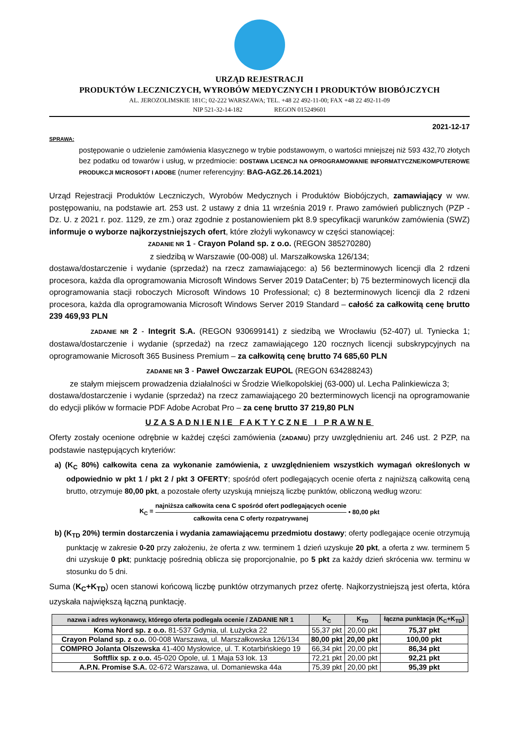URZĄD REJESTRACJI
PRODUKTÓW LECZNICZYCH, WYROBÓW MEDYCZNYCH I PRODUKTÓW BIOBÓJCZYCH
AL. JEROZOLIMSKIE 181C; 02-222 WARSZAWA; TEL. +48 22 492-11-00; FAX +48 22 492-11-09
NIP 521-32-14-182 REGON 015249601
2021-12-17
SPRAWA:
postępowanie o udzielenie zamówienia klasycznego w trybie podstawowym, o wartości mniejszej niż 593 432,70 złotych bez podatku od towarów i usług, w przedmiocie: DOSTAWA LICENCJI NA OPROGRAMOWANIE INFORMATYCZNE/KOMPUTEROWE PRODUKCJI MICROSOFT I ADOBE (numer referencyjny: BAG-AGZ.26.14.2021)
Urząd Rejestracji Produktów Leczniczych, Wyrobów Medycznych i Produktów Biobójczych, zamawiający w ww. postępowaniu, na podstawie art. 253 ust. 2 ustawy z dnia 11 września 2019 r. Prawo zamówień publicznych (PZP - Dz. U. z 2021 r. poz. 1129, ze zm.) oraz zgodnie z postanowieniem pkt 8.9 specyfikacji warunków zamówienia (SWZ) informuje o wyborze najkorzystniejszych ofert, które złożyli wykonawcy w części stanowiącej:
ZADANIE NR 1 - Crayon Poland sp. z o.o. (REGON 385270280)
z siedzibą w Warszawie (00-008) ul. Marszałkowska 126/134;
dostawa/dostarczenie i wydanie (sprzedaż) na rzecz zamawiającego: a) 56 bezterminowych licencji dla 2 rdzeni procesora, każda dla oprogramowania Microsoft Windows Server 2019 DataCenter; b) 75 bezterminowych licencji dla oprogramowania stacji roboczych Microsoft Windows 10 Professional; c) 8 bezterminowych licencji dla 2 rdzeni procesora, każda dla oprogramowania Microsoft Windows Server 2019 Standard – całość za całkowitą cenę brutto 239 469,93 PLN
ZADANIE NR 2 - Integrit S.A. (REGON 930699141) z siedzibą we Wrocławiu (52-407) ul. Tyniecka 1; dostawa/dostarczenie i wydanie (sprzedaż) na rzecz zamawiającego 120 rocznych licencji subskrypcyjnych na oprogramowanie Microsoft 365 Business Premium – za całkowitą cenę brutto 74 685,60 PLN
ZADANIE NR 3 - Paweł Owczarzak EUPOL (REGON 634288243)
ze stałym miejscem prowadzenia działalności w Środzie Wielkopolskiej (63-000) ul. Lecha Palinkiewicza 3;
dostawa/dostarczenie i wydanie (sprzedaż) na rzecz zamawiającego 20 bezterminowych licencji na oprogramowanie do edycji plików w formacie PDF Adobe Acrobat Pro – za cenę brutto 37 219,80 PLN
UZASADNIENIE FAKTYCZNE I PRAWNE
Oferty zostały ocenione odrębnie w każdej części zamówienia (ZADANIU) przy uwzględnieniu art. 246 ust. 2 PZP, na podstawie następujących kryteriów:
a) (K<sub>C</sub> 80%) całkowita cena za wykonanie zamówienia, z uwzględnieniem wszystkich wymagań określonych w odpowiednio w pkt 1 / pkt 2 / pkt 3 OFERTY; spośród ofert podlegających ocenie oferta z najniższą całkowitą ceną brutto, otrzymuje 80,00 pkt, a pozostałe oferty uzyskują mniejszą liczbę punktów, obliczoną według wzoru:
K<sub>C</sub> =
najniższa całkowita cena C spośród ofert podlegających ocenie
całkowita cena C oferty rozpatrywanej
• 80,00 pkt
b) (K<sub>TD</sub> 20%) termin dostarczenia i wydania zamawiającemu przedmiotu dostawy; oferty podlegające ocenie otrzymują punktację w zakresie 0-20 przy założeniu, że oferta z ww. terminem 1 dzień uzyskuje 20 pkt, a oferta z ww. terminem 5 dni uzyskuje 0 pkt; punktację pośrednią oblicza się proporcjonalnie, po 5 pkt za każdy dzień skrócenia ww. terminu w stosunku do 5 dni.
Suma (K<sub>C</sub>+K<sub>TD</sub>) ocen stanowi końcową liczbę punktów otrzymanych przez ofertę. Najkorzystniejszą jest oferta, która uzyskała największą łączną punktację.
| nazwa i adres wykonawcy, którego oferta podlegała ocenie / ZADANIE NR 1 | K<sub>C</sub> | K<sub>TD</sub> | łączna punktacja (K<sub>C</sub>+K<sub>TD</sub>) |
| --- | --- | --- | --- |
| Koma Nord sp. z o.o. 81-537 Gdynia, ul. Łużycka 22 | 55,37 pkt | 20,00 pkt | 75,37 pkt |
| Crayon Poland sp. z o.o. 00-008 Warszawa, ul. Marszałkowska 126/134 | 80,00 pkt | 20,00 pkt | 100,00 pkt |
| COMPRO Jolanta Olszewska 41-400 Mysłowice, ul. T. Kotarbińskiego 19 | 66,34 pkt | 20,00 pkt | 86,34 pkt |
| Softflix sp. z o.o. 45-020 Opole, ul. 1 Maja 53 lok. 13 | 72,21 pkt | 20,00 pkt | 92,21 pkt |
| A.P.N. Promise S.A. 02-672 Warszawa, ul. Domaniewska 44a | 75,39 pkt | 20,00 pkt | 95,39 pkt |